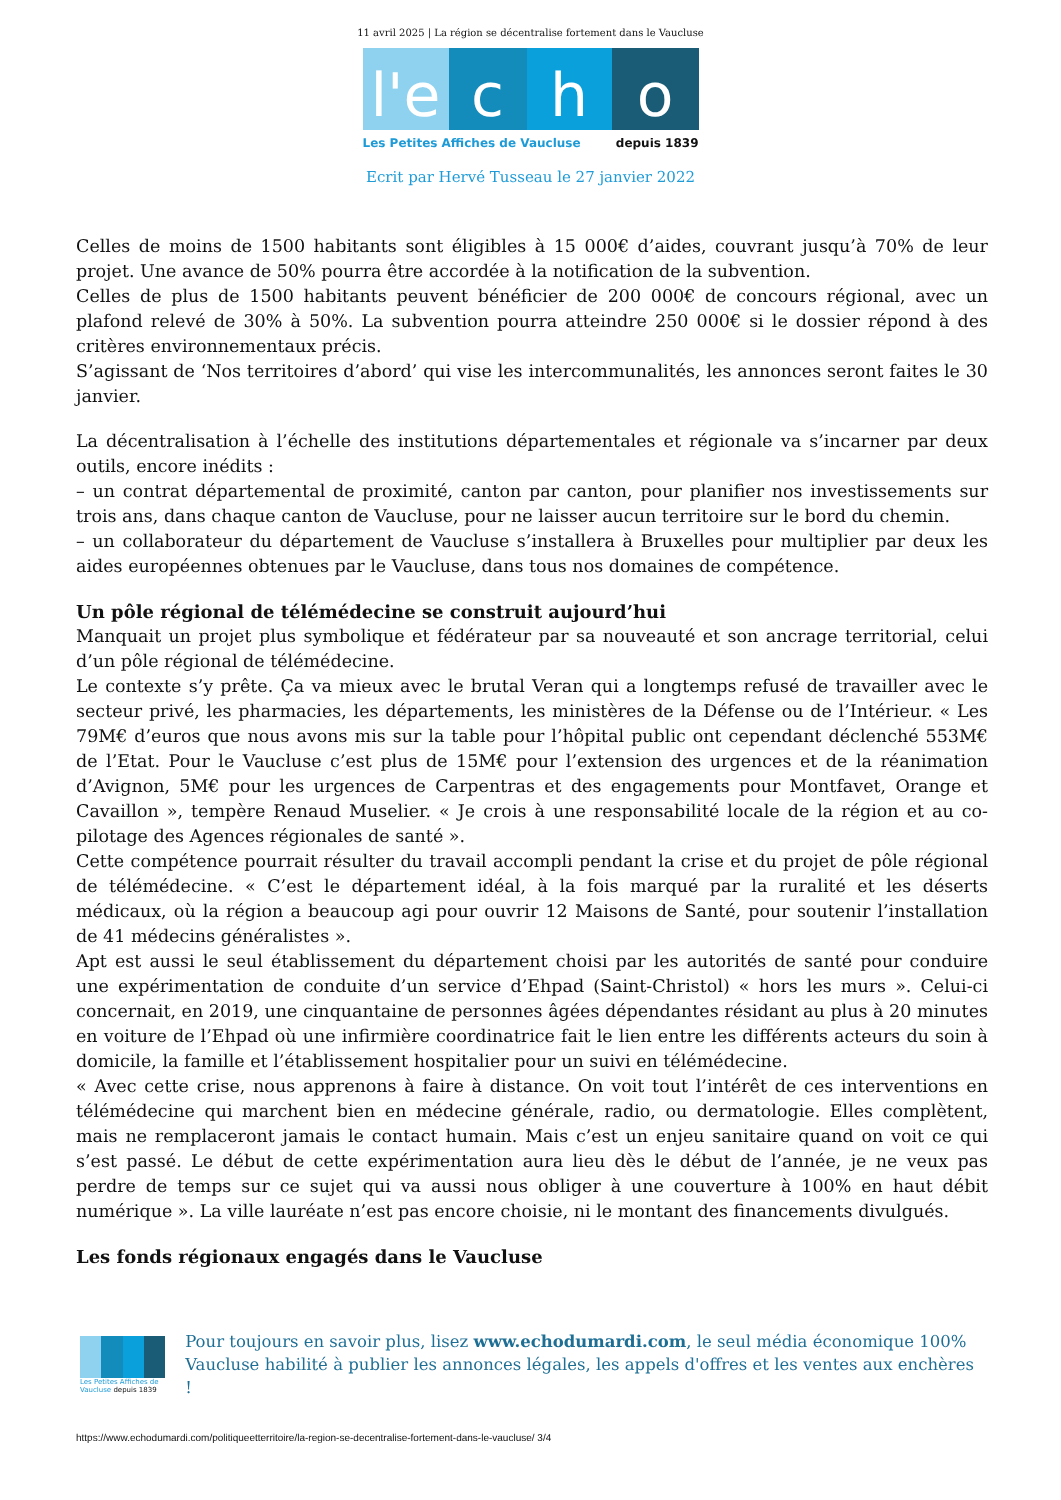11 avril 2025 | La région se décentralise fortement dans le Vaucluse
l'e
c h o
Les Petites Affiches de Vaucluse depuis 1839
Ecrit par Hervé Tusseau le 27 janvier 2022
Celles de moins de 1500 habitants sont éligibles à 15 000€ d’aides, couvrant jusqu’à 70% de leur projet. Une avance de 50% pourra être accordée à la notification de la subvention.
Celles de plus de 1500 habitants peuvent bénéficier de 200 000€ de concours régional, avec un plafond relevé de 30% à 50%. La subvention pourra atteindre 250 000€ si le dossier répond à des critères environnementaux précis.
S’agissant de ‘Nos territoires d’abord’ qui vise les intercommunalités, les annonces seront faites le 30 janvier.
La décentralisation à l’échelle des institutions départementales et régionale va s’incarner par deux outils, encore inédits :
– un contrat départemental de proximité, canton par canton, pour planifier nos investissements sur trois ans, dans chaque canton de Vaucluse, pour ne laisser aucun territoire sur le bord du chemin.
– un collaborateur du département de Vaucluse s’installera à Bruxelles pour multiplier par deux les aides européennes obtenues par le Vaucluse, dans tous nos domaines de compétence.
Un pôle régional de télémédecine se construit aujourd’hui
Manquait un projet plus symbolique et fédérateur par sa nouveauté et son ancrage territorial, celui d’un pôle régional de télémédecine.
Le contexte s’y prête. Ça va mieux avec le brutal Veran qui a longtemps refusé de travailler avec le secteur privé, les pharmacies, les départements, les ministères de la Défense ou de l’Intérieur. « Les 79M€ d’euros que nous avons mis sur la table pour l’hôpital public ont cependant déclenché 553M€ de l’Etat. Pour le Vaucluse c’est plus de 15M€ pour l’extension des urgences et de la réanimation d’Avignon, 5M€ pour les urgences de Carpentras et des engagements pour Montfavet, Orange et Cavaillon », tempère Renaud Muselier. « Je crois à une responsabilité locale de la région et au co-pilotage des Agences régionales de santé ».
Cette compétence pourrait résulter du travail accompli pendant la crise et du projet de pôle régional de télémédecine. « C’est le département idéal, à la fois marqué par la ruralité et les déserts médicaux, où la région a beaucoup agi pour ouvrir 12 Maisons de Santé, pour soutenir l’installation de 41 médecins généralistes ».
Apt est aussi le seul établissement du département choisi par les autorités de santé pour conduire une expérimentation de conduite d’un service d’Ehpad (Saint-Christol) « hors les murs ». Celui-ci concernait, en 2019, une cinquantaine de personnes âgées dépendantes résidant au plus à 20 minutes en voiture de l’Ehpad où une infirmière coordinatrice fait le lien entre les différents acteurs du soin à domicile, la famille et l’établissement hospitalier pour un suivi en télémédecine.
« Avec cette crise, nous apprenons à faire à distance. On voit tout l’intérêt de ces interventions en télémédecine qui marchent bien en médecine générale, radio, ou dermatologie. Elles complètent, mais ne remplaceront jamais le contact humain. Mais c’est un enjeu sanitaire quand on voit ce qui s’est passé. Le début de cette expérimentation aura lieu dès le début de l’année, je ne veux pas perdre de temps sur ce sujet qui va aussi nous obliger à une couverture à 100% en haut débit numérique ». La ville lauréate n’est pas encore choisie, ni le montant des financements divulgués.
Les fonds régionaux engagés dans le Vaucluse
Les Petites Affiches de Vaucluse depuis 1839
Pour toujours en savoir plus, lisez www.echodumardi.com, le seul média économique 100% Vaucluse habilité à publier les annonces légales, les appels d'offres et les ventes aux enchères !
https://www.echodumardi.com/politiqueetterritoire/la-region-se-decentralise-fortement-dans-le-vaucluse/ 3/4